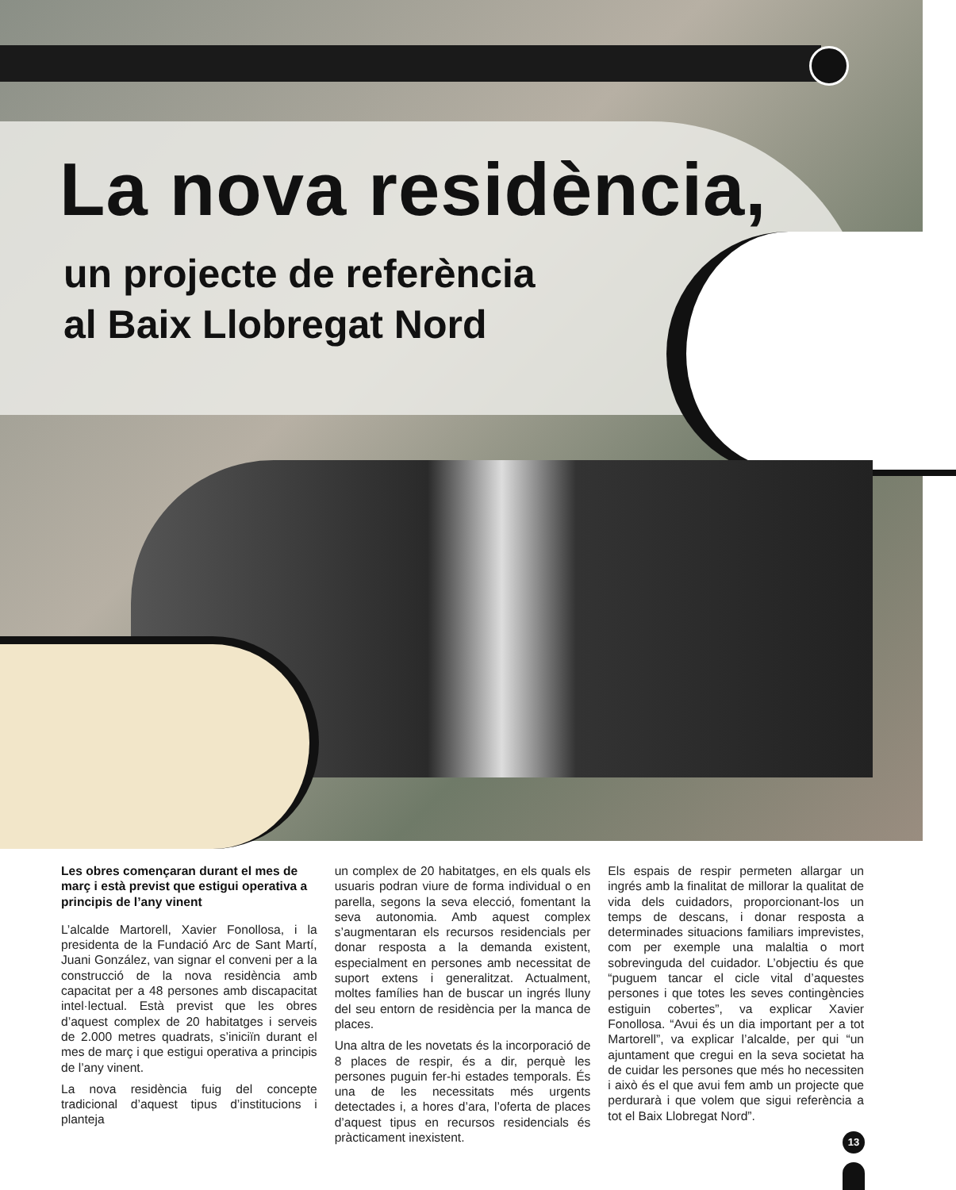La nova residència,
un projecte de referència
al Baix Llobregat Nord
Les obres començaran durant el mes de març i està previst que estigui operativa a principis de l’any vinent
L’alcalde Martorell, Xavier Fonollosa, i la presidenta de la Fundació Arc de Sant Martí, Juani González, van signar el conveni per a la construcció de la nova residència amb capacitat per a 48 persones amb discapacitat intel·lectual. Està previst que les obres d’aquest complex de 20 habitatges i serveis de 2.000 metres quadrats, s’iniciïn durant el mes de març i que estigui operativa a principis de l’any vinent.
La nova residència fuig del concepte tradicional d’aquest tipus d’institucions i planteja
un complex de 20 habitatges, en els quals els usuaris podran viure de forma individual o en parella, segons la seva elecció, fomentant la seva autonomia. Amb aquest complex s’augmentaran els recursos residencials per donar resposta a la demanda existent, especialment en persones amb necessitat de suport extens i generalitzat. Actualment, moltes famílies han de buscar un ingrés lluny del seu entorn de residència per la manca de places.
Una altra de les novetats és la incorporació de 8 places de respir, és a dir, perquè les persones puguin fer-hi estades temporals. És una de les necessitats més urgents detectades i, a hores d’ara, l’oferta de places d’aquest tipus en recursos residencials és pràcticament inexistent.
Els espais de respir permeten allargar un ingrés amb la finalitat de millorar la qualitat de vida dels cuidadors, proporcionant-los un temps de descans, i donar resposta a determinades situacions familiars imprevistes, com per exemple una malaltia o mort sobrevinguda del cuidador. L’objectiu és que “puguem tancar el cicle vital d’aquestes persones i que totes les seves contingències estiguin cobertes”, va explicar Xavier Fonollosa. “Avui és un dia important per a tot Martorell”, va explicar l’alcalde, per qui “un ajuntament que cregui en la seva societat ha de cuidar les persones que més ho necessiten i això és el que avui fem amb un projecte que perdurarà i que volem que sigui referència a tot el Baix Llobregat Nord”.
13